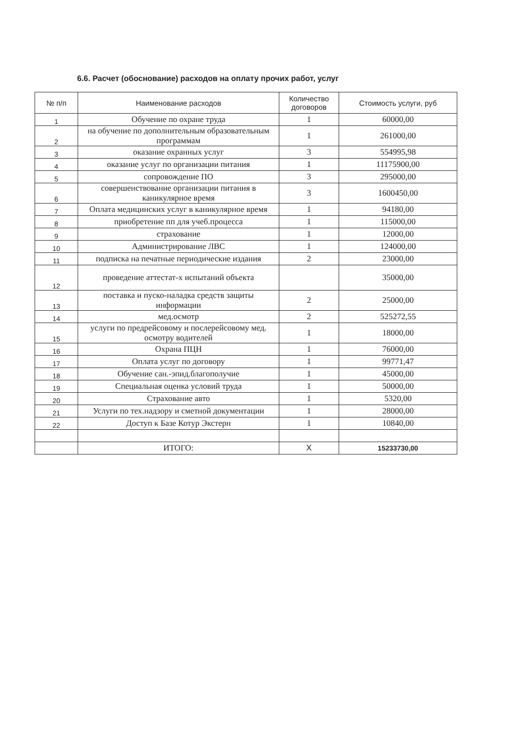6.6. Расчет (обоснование) расходов на оплату прочих работ, услуг
| № п/п | Наименование расходов | Количество договоров | Стоимость услуги, руб |
| --- | --- | --- | --- |
| 1 | Обучение по охране труда | 1 | 60000,00 |
| 2 | на обучение по дополнительным образовательным программам | 1 | 261000,00 |
| 3 | оказание охранных услуг | 3 | 554995,98 |
| 4 | оказание услуг по организации питания | 1 | 11175900,00 |
| 5 | сопровождение ПО | 3 | 295000,00 |
| 6 | совершенствование организации питания в каникулярное время | 3 | 1600450,00 |
| 7 | Оплата медицинских услуг в каникулярное время | 1 | 94180,00 |
| 8 | приобретение пп для учеб.процесса | 1 | 115000,00 |
| 9 | страхование | 1 | 12000,00 |
| 10 | Администрирование ЛВС | 1 | 124000,00 |
| 11 | подписка на печатные периодические издания | 2 | 23000,00 |
| 12 | проведение аттестат-х испытаний объекта | | 35000,00 |
| 13 | поставка и пуско-наладка средств защиты информации | 2 | 25000,00 |
| 14 | мед.осмотр | 2 | 525272,55 |
| 15 | услуги по предрейсовому и послерейсовому мед. осмотру водителей | 1 | 18000,00 |
| 16 | Охрана ПЦН | 1 | 76000,00 |
| 17 | Оплата услуг по договору | 1 | 99771,47 |
| 18 | Обучение сан.-эпид.благополучие | 1 | 45000,00 |
| 19 | Специальная оценка условий труда | 1 | 50000,00 |
| 20 | Страхование авто | 1 | 5320,00 |
| 21 | Услуги по тех.надзору и сметной документации | 1 | 28000,00 |
| 22 | Доступ к Базе Котур Экстерн | 1 | 10840,00 |
| | ИТОГО: | X | 15233730,00 |